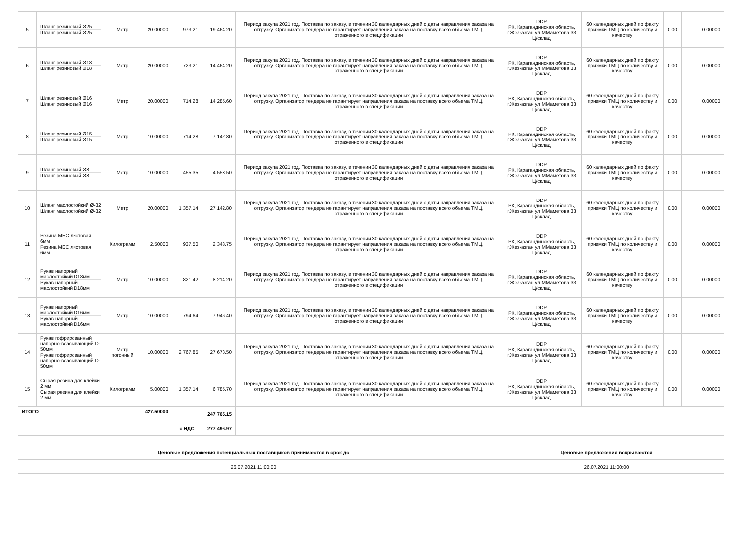| 5 | Шланг резиновый Ø25 Шланг резиновый Ø25 | Метр | 20.00000 | 973.21 | 19 464.20 | Период закупа 2021 год. Поставка по заказу, в течении 30 календарных дней с даты направления заказа на отгрузку. Организатор тендера не гарантирует направления заказа на поставку всего объема ТМЦ, отраженного в спецификации | DDP РК, Карагандинская область, г.Жезказган ул ММаметова 33 Ц/склад | 60 календарных дней по факту приемки ТМЦ по количеству и качеству | 0.00 | 0.00000 |
| 6 | Шланг резиновый Ø18 Шланг резиновый Ø18 | Метр | 20.00000 | 723.21 | 14 464.20 | Период закупа 2021 год. Поставка по заказу, в течении 30 календарных дней с даты направления заказа на отгрузку. Организатор тендера не гарантирует направления заказа на поставку всего объема ТМЦ, отраженного в спецификации | DDP РК, Карагандинская область, г.Жезказган ул ММаметова 33 Ц/склад | 60 календарных дней по факту приемки ТМЦ по количеству и качеству | 0.00 | 0.00000 |
| 7 | Шланг резиновый Ø16 Шланг резиновый Ø16 | Метр | 20.00000 | 714.28 | 14 285.60 | Период закупа 2021 год. Поставка по заказу, в течении 30 календарных дней с даты направления заказа на отгрузку. Организатор тендера не гарантирует направления заказа на поставку всего объема ТМЦ, отраженного в спецификации | DDP РК, Карагандинская область, г.Жезказган ул ММаметова 33 Ц/склад | 60 календарных дней по факту приемки ТМЦ по количеству и качеству | 0.00 | 0.00000 |
| 8 | Шланг резиновый Ø15 Шланг резиновый Ø15 | Метр | 10.00000 | 714.28 | 7 142.80 | Период закупа 2021 год. Поставка по заказу, в течении 30 календарных дней с даты направления заказа на отгрузку. Организатор тендера не гарантирует направления заказа на поставку всего объема ТМЦ, отраженного в спецификации | DDP РК, Карагандинская область, г.Жезказган ул ММаметова 33 Ц/склад | 60 календарных дней по факту приемки ТМЦ по количеству и качеству | 0.00 | 0.00000 |
| 9 | Шланг резиновый Ø8 Шланг резиновый Ø8 | Метр | 10.00000 | 455.35 | 4 553.50 | Период закупа 2021 год. Поставка по заказу, в течении 30 календарных дней с даты направления заказа на отгрузку. Организатор тендера не гарантирует направления заказа на поставку всего объема ТМЦ, отраженного в спецификации | DDP РК, Карагандинская область, г.Жезказган ул ММаметова 33 Ц/склад | 60 календарных дней по факту приемки ТМЦ по количеству и качеству | 0.00 | 0.00000 |
| 10 | Шланг маслостойкий Ø-32 Шланг маслостойкий Ø-32 | Метр | 20.00000 | 1 357.14 | 27 142.80 | Период закупа 2021 год. Поставка по заказу, в течении 30 календарных дней с даты направления заказа на отгрузку. Организатор тендера не гарантирует направления заказа на поставку всего объема ТМЦ, отраженного в спецификации | DDP РК, Карагандинская область, г.Жезказган ул ММаметова 33 Ц/склад | 60 календарных дней по факту приемки ТМЦ по количеству и качеству | 0.00 | 0.00000 |
| 11 | Резина МБС листовая 6мм Резина МБС листовая 6мм | Килограмм | 2.50000 | 937.50 | 2 343.75 | Период закупа 2021 год. Поставка по заказу, в течении 30 календарных дней с даты направления заказа на отгрузку. Организатор тендера не гарантирует направления заказа на поставку всего объема ТМЦ, отраженного в спецификации | DDP РК, Карагандинская область, г.Жезказган ул ММаметова 33 Ц/склад | 60 календарных дней по факту приемки ТМЦ по количеству и качеству | 0.00 | 0.00000 |
| 12 | Рукав напорный маслостойкий D18мм Рукав напорный маслостойкий D18мм | Метр | 10.00000 | 821.42 | 8 214.20 | Период закупа 2021 год. Поставка по заказу, в течении 30 календарных дней с даты направления заказа на отгрузку. Организатор тендера не гарантирует направления заказа на поставку всего объема ТМЦ, отраженного в спецификации | DDP РК, Карагандинская область, г.Жезказган ул ММаметова 33 Ц/склад | 60 календарных дней по факту приемки ТМЦ по количеству и качеству | 0.00 | 0.00000 |
| 13 | Рукав напорный маслостойкий D16мм Рукав напорный маслостойкий D16мм | Метр | 10.00000 | 794.64 | 7 946.40 | Период закупа 2021 год. Поставка по заказу, в течении 30 календарных дней с даты направления заказа на отгрузку. Организатор тендера не гарантирует направления заказа на поставку всего объема ТМЦ, отраженного в спецификации | DDP РК, Карагандинская область, г.Жезказган ул ММаметова 33 Ц/склад | 60 календарных дней по факту приемки ТМЦ по количеству и качеству | 0.00 | 0.00000 |
| 14 | Рукав гофрированный напорно-всасывающий D-50мм Рукав гофрированный напорно-всасывающий D-50мм | Метр погонный | 10.00000 | 2 767.85 | 27 678.50 | Период закупа 2021 год. Поставка по заказу, в течении 30 календарных дней с даты направления заказа на отгрузку. Организатор тендера не гарантирует направления заказа на поставку всего объема ТМЦ, отраженного в спецификации | DDP РК, Карагандинская область, г.Жезказган ул ММаметова 33 Ц/склад | 60 календарных дней по факту приемки ТМЦ по количеству и качеству | 0.00 | 0.00000 |
| 15 | Сырая резина для клейки 2 мм Сырая резина для клейки 2 мм | Килограмм | 5.00000 | 1 357.14 | 6 785.70 | Период закупа 2021 год. Поставка по заказу, в течении 30 календарных дней с даты направления заказа на отгрузку. Организатор тендера не гарантирует направления заказа на поставку всего объема ТМЦ, отраженного в спецификации | DDP РК, Карагандинская область, г.Жезказган ул ММаметова 33 Ц/склад | 60 календарных дней по факту приемки ТМЦ по количеству и качеству | 0.00 | 0.00000 |
| ИТОГО | | | 427.50000 | | 247 765.15 | | | | | |
| | | | | с НДС | 277 496.97 | | | | | |
| Ценовые предложения потенциальных поставщиков принимаются в срок до | Ценовые предложения вскрываются |
| --- | --- |
| 26.07.2021 11:00:00 | 26.07.2021 11:00:00 |